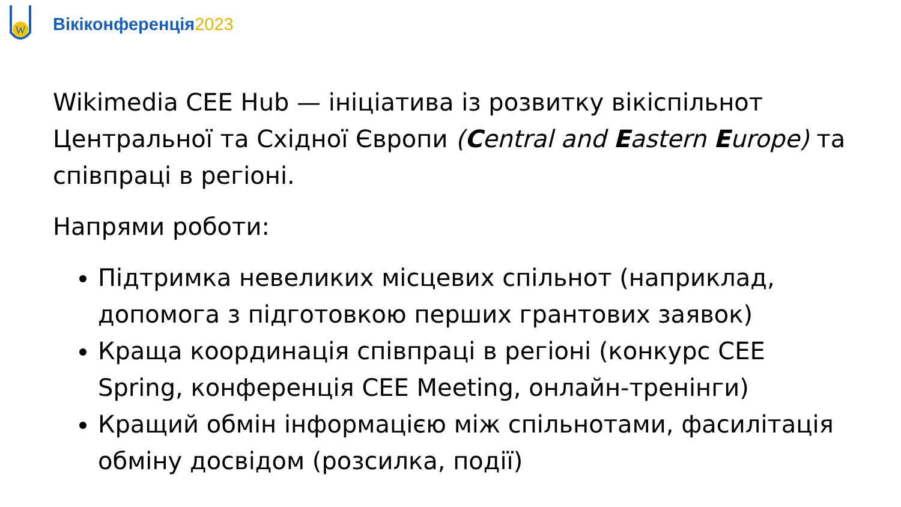W
Вікіконференція2023
Wikimedia CEE Hub — ініціатива із розвитку вікіспільнот Центральної та Східної Європи (Central and Eastern Europe) та співпраці в регіоні.
Напрями роботи:
Підтримка невеликих місцевих спільнот (наприклад, допомога з підготовкою перших грантових заявок)
Краща координація співпраці в регіоні (конкурс CEE Spring, конференція CEE Meeting, онлайн-тренінги)
Кращий обмін інформацією між спільнотами, фасилітація обміну досвідом (розсилка, події)